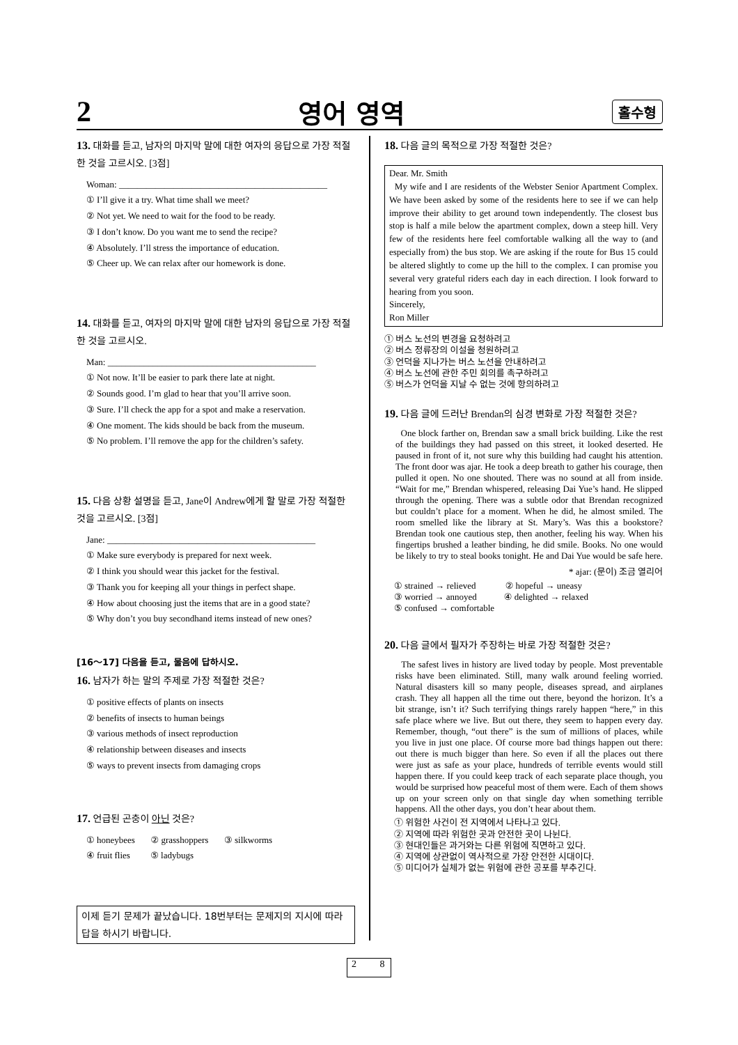2 영어 영역 홀수형
13. 대화를 듣고, 남자의 마지막 말에 대한 여자의 응답으로 가장 적절한 것을 고르시오. [3점]
Woman: ______________________________________________
① I’ll give it a try. What time shall we meet?
② Not yet. We need to wait for the food to be ready.
③ I don’t know. Do you want me to send the recipe?
④ Absolutely. I’ll stress the importance of education.
⑤ Cheer up. We can relax after our homework is done.
14. 대화를 듣고, 여자의 마지막 말에 대한 남자의 응답으로 가장 적절한 것을 고르시오.
Man: ______________________________________________
① Not now. It’ll be easier to park there late at night.
② Sounds good. I’m glad to hear that you’ll arrive soon.
③ Sure. I’ll check the app for a spot and make a reservation.
④ One moment. The kids should be back from the museum.
⑤ No problem. I’ll remove the app for the children’s safety.
15. 다음 상황 설명을 듣고, Jane이 Andrew에게 할 말로 가장 적절한 것을 고르시오. [3점]
Jane: ______________________________________________
① Make sure everybody is prepared for next week.
② I think you should wear this jacket for the festival.
③ Thank you for keeping all your things in perfect shape.
④ How about choosing just the items that are in a good state?
⑤ Why don’t you buy secondhand items instead of new ones?
[16～17] 다음을 듣고, 물음에 답하시오.
16. 남자가 하는 말의 주제로 가장 적절한 것은?
① positive effects of plants on insects
② benefits of insects to human beings
③ various methods of insect reproduction
④ relationship between diseases and insects
⑤ ways to prevent insects from damaging crops
17. 언급된 곤충이 아닌 것은?
① honeybees ② grasshoppers ③ silkworms
④ fruit flies ⑤ ladybugs
이제 듣기 문제가 끝났습니다. 18번부터는 문제지의 지시에 따라 답을 하시기 바랍니다.
18. 다음 글의 목적으로 가장 적절한 것은?
Dear. Mr. Smith
My wife and I are residents of the Webster Senior Apartment Complex. We have been asked by some of the residents here to see if we can help improve their ability to get around town independently. The closest bus stop is half a mile below the apartment complex, down a steep hill. Very few of the residents here feel comfortable walking all the way to (and especially from) the bus stop. We are asking if the route for Bus 15 could be altered slightly to come up the hill to the complex. I can promise you several very grateful riders each day in each direction. I look forward to hearing from you soon.
Sincerely,
Ron Miller
① 버스 노선의 변경을 요청하려고
② 버스 정류장의 이설을 청원하려고
③ 언덕을 지나가는 버스 노선을 안내하려고
④ 버스 노선에 관한 주민 회의를 촉구하려고
⑤ 버스가 언덕을 지날 수 없는 것에 항의하려고
19. 다음 글에 드러난 Brendan의 심경 변화로 가장 적절한 것은?
One block farther on, Brendan saw a small brick building. Like the rest of the buildings they had passed on this street, it looked deserted. He paused in front of it, not sure why this building had caught his attention. The front door was ajar. He took a deep breath to gather his courage, then pulled it open. No one shouted. There was no sound at all from inside. “Wait for me,” Brendan whispered, releasing Dai Yue’s hand. He slipped through the opening. There was a subtle odor that Brendan recognized but couldn’t place for a moment. When he did, he almost smiled. The room smelled like the library at St. Mary’s. Was this a bookstore? Brendan took one cautious step, then another, feeling his way. When his fingertips brushed a leather binding, he did smile. Books. No one would be likely to try to steal books tonight. He and Dai Yue would be safe here.
* ajar: (문이) 조금 열리어
① strained → relieved ② hopeful → uneasy
③ worried → annoyed ④ delighted → relaxed
⑤ confused → comfortable
20. 다음 글에서 필자가 주장하는 바로 가장 적절한 것은?
The safest lives in history are lived today by people. Most preventable risks have been eliminated. Still, many walk around feeling worried. Natural disasters kill so many people, diseases spread, and airplanes crash. They all happen all the time out there, beyond the horizon. It’s a bit strange, isn’t it? Such terrifying things rarely happen “here,” in this safe place where we live. But out there, they seem to happen every day. Remember, though, “out there” is the sum of millions of places, while you live in just one place. Of course more bad things happen out there: out there is much bigger than here. So even if all the places out there were just as safe as your place, hundreds of terrible events would still happen there. If you could keep track of each separate place though, you would be surprised how peaceful most of them were. Each of them shows up on your screen only on that single day when something terrible happens. All the other days, you don’t hear about them.
① 위험한 사건이 전 지역에서 나타나고 있다.
② 지역에 따라 위험한 곳과 안전한 곳이 나뉜다.
③ 현대인들은 과거와는 다른 위험에 직면하고 있다.
④ 지역에 상관없이 역사적으로 가장 안전한 시대이다.
⑤ 미디어가 실체가 없는 위험에 관한 공포를 부추긴다.
2 8